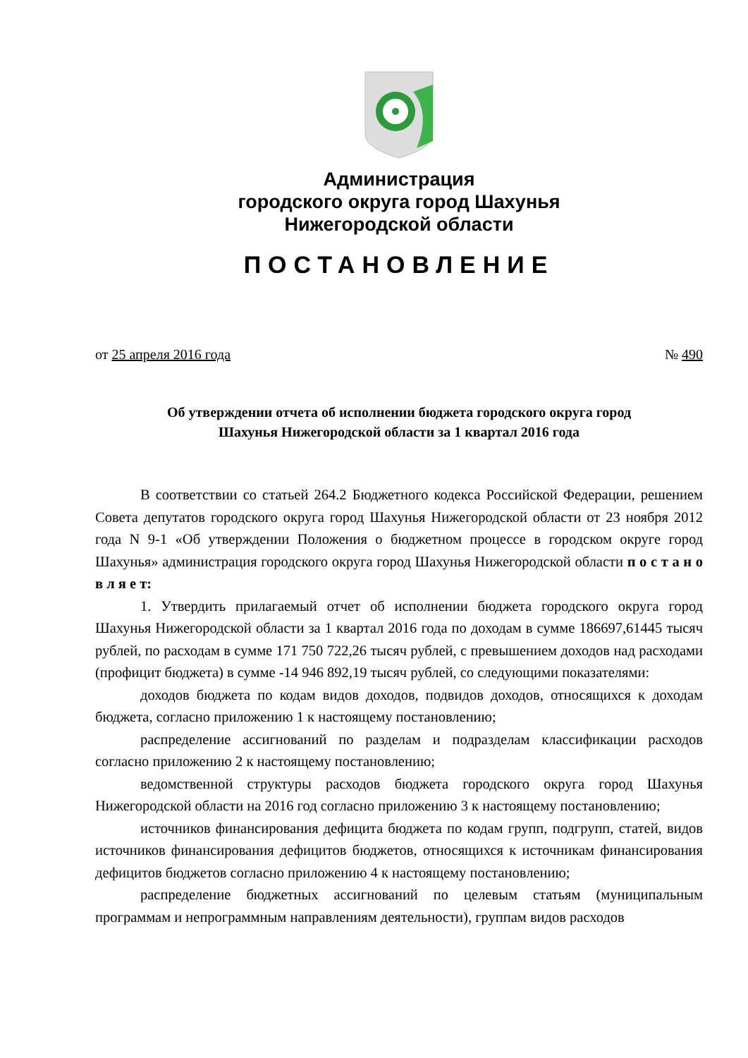Администрация
городского округа город Шахунья
Нижегородской области
ПОСТАНОВЛЕНИЕ
от 25 апреля 2016 года № 490
Об утверждении отчета об исполнении бюджета городского округа город
Шахунья Нижегородской области за 1 квартал 2016 года
В соответствии со статьей 264.2 Бюджетного кодекса Российской Федерации, решением Совета депутатов городского округа город Шахунья Нижегородской области от 23 ноября 2012 года N 9-1 «Об утверждении Положения о бюджетном процессе в городском округе город Шахунья» администрация городского округа город Шахунья Нижегородской области п о с т а н о в л я е т:
1. Утвердить прилагаемый отчет об исполнении бюджета городского округа город Шахунья Нижегородской области за 1 квартал 2016 года по доходам в сумме 186697,61445 тысяч рублей, по расходам в сумме 171 750 722,26 тысяч рублей, с превышением доходов над расходами (профицит бюджета) в сумме -14 946 892,19 тысяч рублей, со следующими показателями:
доходов бюджета по кодам видов доходов, подвидов доходов, относящихся к доходам бюджета, согласно приложению 1 к настоящему постановлению;
распределение ассигнований по разделам и подразделам классификации расходов согласно приложению 2 к настоящему постановлению;
ведомственной структуры расходов бюджета городского округа город Шахунья Нижегородской области на 2016 год согласно приложению 3 к настоящему постановлению;
источников финансирования дефицита бюджета по кодам групп, подгрупп, статей, видов источников финансирования дефицитов бюджетов, относящихся к источникам финансирования дефицитов бюджетов согласно приложению 4 к настоящему постановлению;
распределение бюджетных ассигнований по целевым статьям (муниципальным программам и непрограммным направлениям деятельности), группам видов расходов